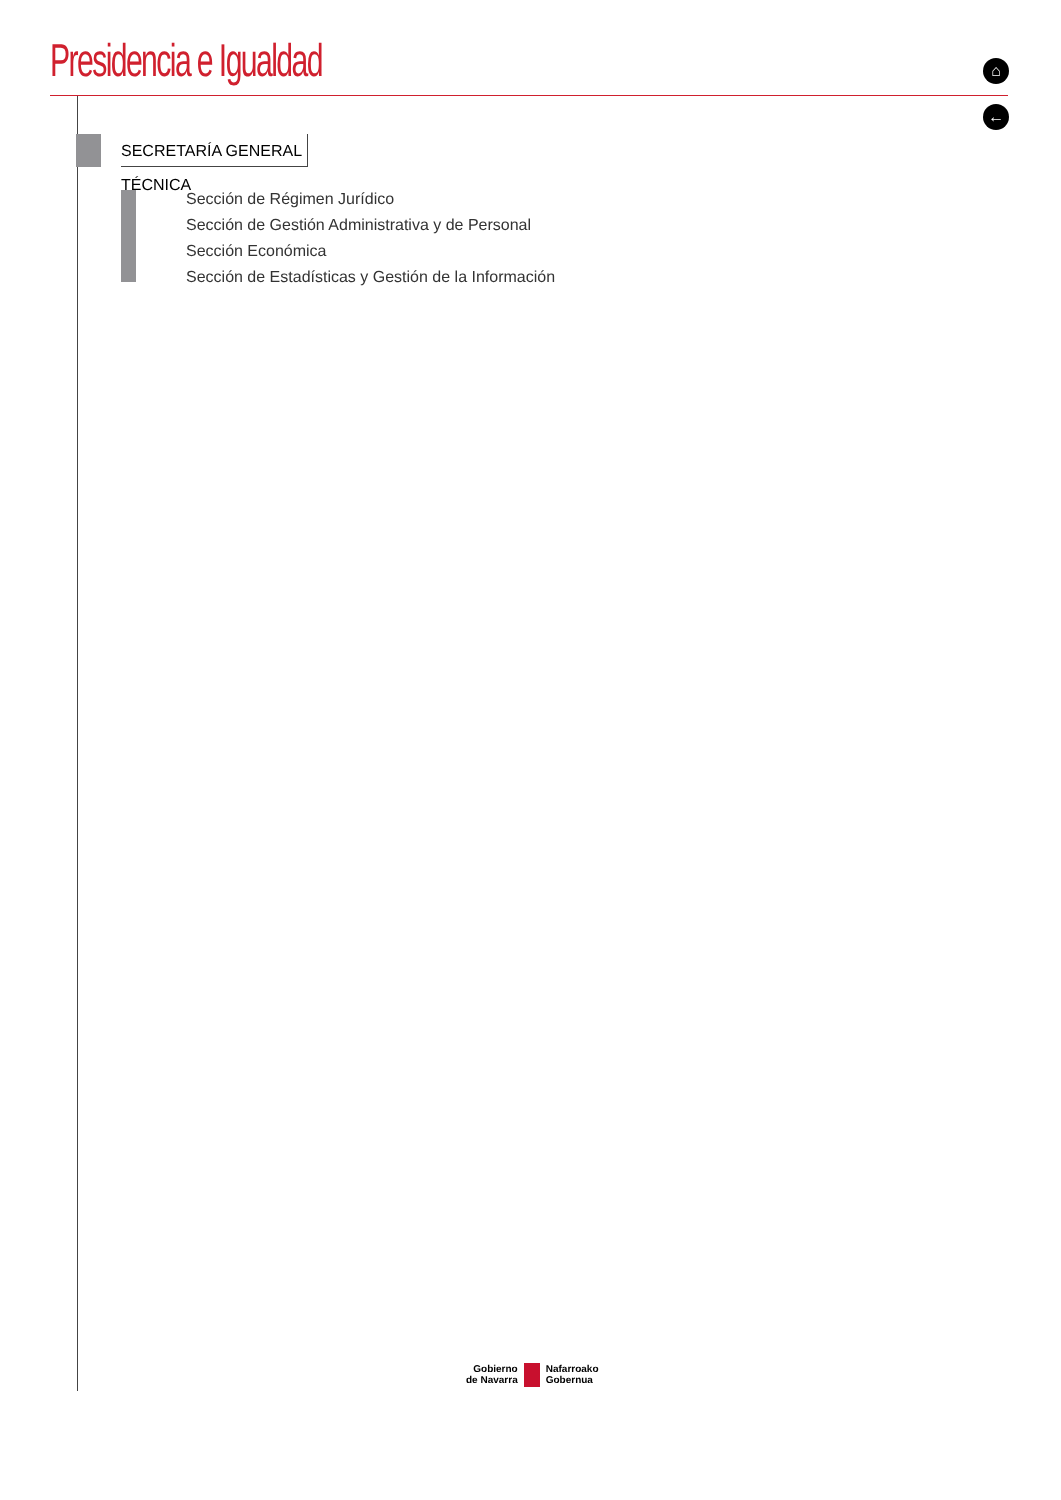Presidencia e Igualdad ⌂
←
SECRETARÍA GENERAL TÉCNICA
Sección de Régimen Jurídico
Sección de Gestión Administrativa y de Personal
Sección Económica
Sección de Estadísticas y Gestión de la Información
Gobierno
de Navarra
Nafarroako
Gobernua